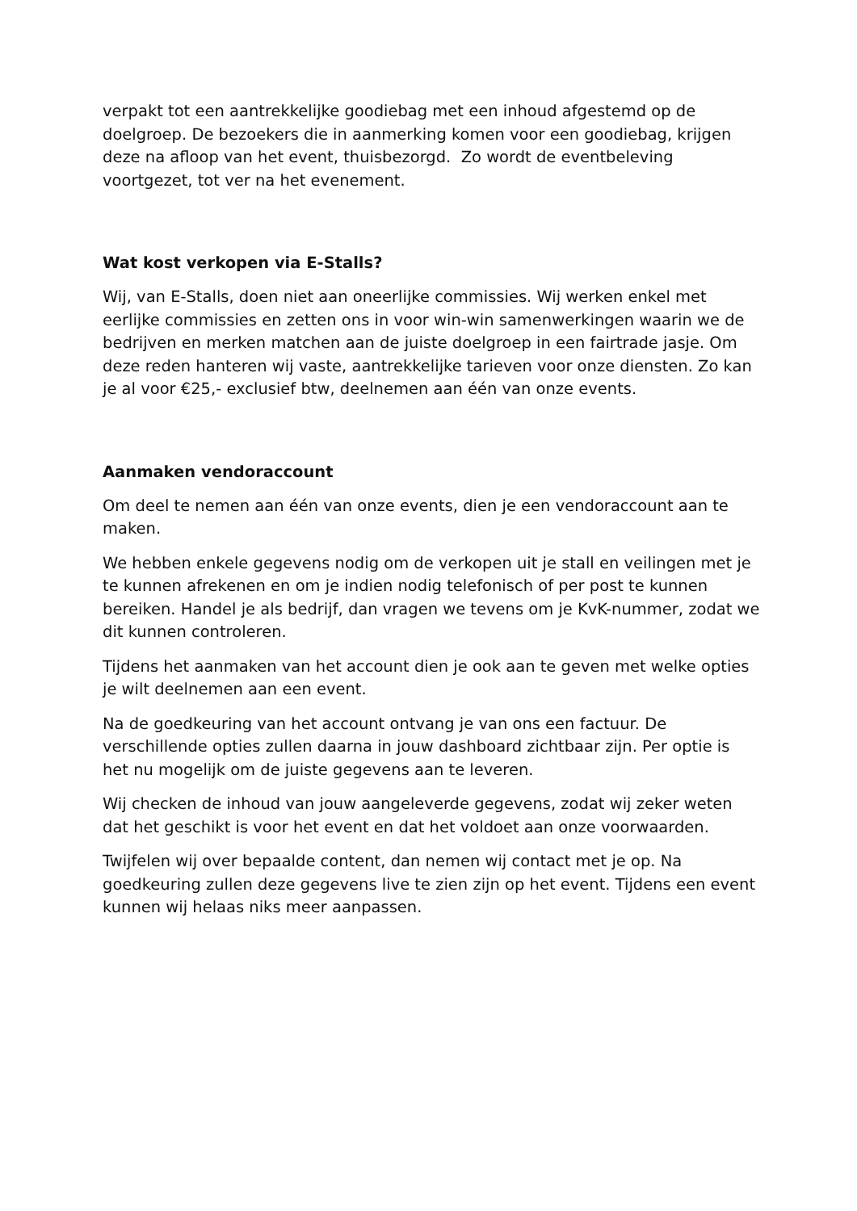verpakt tot een aantrekkelijke goodiebag met een inhoud afgestemd op de doelgroep. De bezoekers die in aanmerking komen voor een goodiebag, krijgen deze na afloop van het event, thuisbezorgd. Zo wordt de eventbeleving voortgezet, tot ver na het evenement.
Wat kost verkopen via E-Stalls?
Wij, van E-Stalls, doen niet aan oneerlijke commissies. Wij werken enkel met eerlijke commissies en zetten ons in voor win-win samenwerkingen waarin we de bedrijven en merken matchen aan de juiste doelgroep in een fairtrade jasje. Om deze reden hanteren wij vaste, aantrekkelijke tarieven voor onze diensten. Zo kan je al voor €25,- exclusief btw, deelnemen aan één van onze events.
Aanmaken vendoraccount
Om deel te nemen aan één van onze events, dien je een vendoraccount aan te maken.
We hebben enkele gegevens nodig om de verkopen uit je stall en veilingen met je te kunnen afrekenen en om je indien nodig telefonisch of per post te kunnen bereiken. Handel je als bedrijf, dan vragen we tevens om je KvK-nummer, zodat we dit kunnen controleren.
Tijdens het aanmaken van het account dien je ook aan te geven met welke opties je wilt deelnemen aan een event.
Na de goedkeuring van het account ontvang je van ons een factuur. De verschillende opties zullen daarna in jouw dashboard zichtbaar zijn. Per optie is het nu mogelijk om de juiste gegevens aan te leveren.
Wij checken de inhoud van jouw aangeleverde gegevens, zodat wij zeker weten dat het geschikt is voor het event en dat het voldoet aan onze voorwaarden.
Twijfelen wij over bepaalde content, dan nemen wij contact met je op. Na goedkeuring zullen deze gegevens live te zien zijn op het event. Tijdens een event kunnen wij helaas niks meer aanpassen.